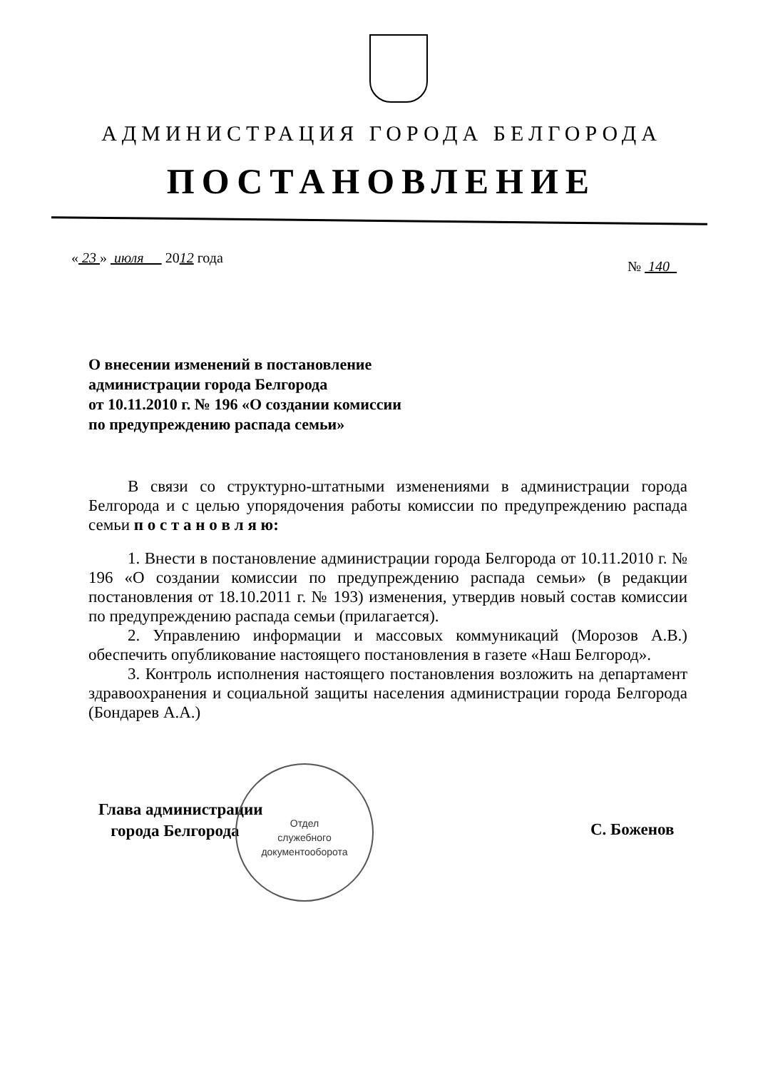АДМИНИСТРАЦИЯ ГОРОДА БЕЛГОРОДА
ПОСТАНОВЛЕНИЕ
« 23 » июля 2012 года
№ 140
О внесении изменений в постановление
администрации города Белгорода
от 10.11.2010 г. № 196 «О создании комиссии
по предупреждению распада семьи»
В связи со структурно-штатными изменениями в администрации города Белгорода и с целью упорядочения работы комиссии по предупреждению распада семьи п о с т а н о в л я ю:
1. Внести в постановление администрации города Белгорода от 10.11.2010 г. № 196 «О создании комиссии по предупреждению распада семьи» (в редакции постановления от 18.10.2011 г. № 193) изменения, утвердив новый состав комиссии по предупреждению распада семьи (прилагается).
2. Управлению информации и массовых коммуникаций (Морозов А.В.) обеспечить опубликование настоящего постановления в газете «Наш Белгород».
3. Контроль исполнения настоящего постановления возложить на департамент здравоохранения и социальной защиты населения администрации города Белгорода (Бондарев А.А.)
Глава администрации
города Белгорода
Отдел
служебного
документооборота
С. Боженов